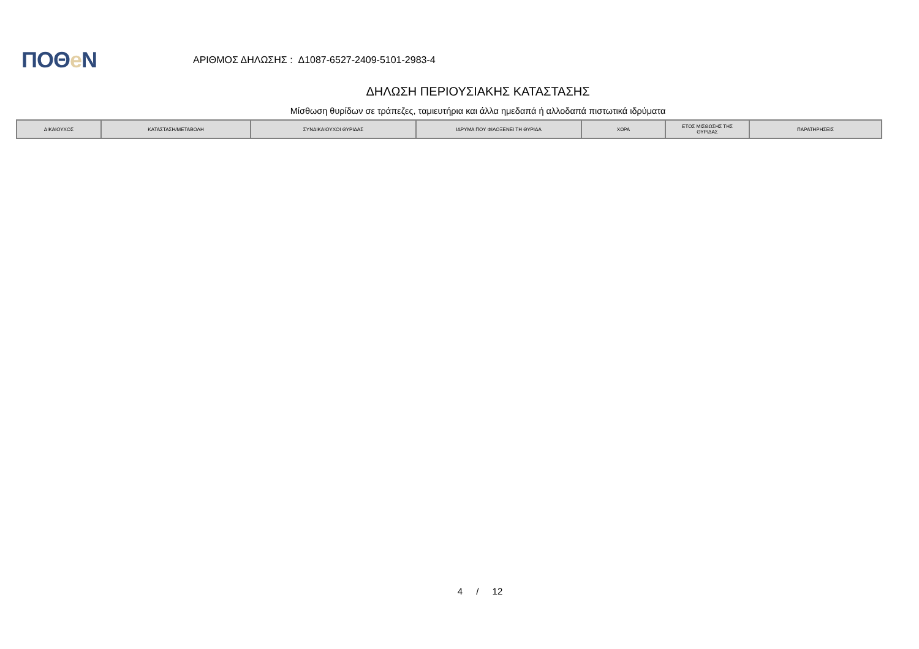ΠΟΘe Ν
ΑΡΙΘΜΟΣ ΔΗΛΩΣΗΣ : Δ1087-6527-2409-5101-2983-4
ΔΗΛΩΣΗ ΠΕΡΙΟΥΣΙΑΚΗΣ ΚΑΤΑΣΤΑΣΗΣ
Μίσθωση θυρίδων σε τράπεζες, ταμιευτήρια και άλλα ημεδαπά ή αλλοδαπά πιστωτικά ιδρύματα
| ΔΙΚΑΙΟΥΧΟΣ | ΚΑΤΑΣΤΑΣΗ/ΜΕΤΑΒΟΛΗ | ΣΥΝΔΙΚΑΙΟΥΧΟΙ ΘΥΡΙΔΑΣ | ΙΔΡΥΜΑ ΠΟΥ ΦΙΛΟΞΕΝΕΙ ΤΗ ΘΥΡΙΔΑ | ΧΩΡΑ | ΕΤΟΣ ΜΙΣΘΩΣΗΣ ΤΗΣ ΘΥΡΙΔΑΣ | ΠΑΡΑΤΗΡΗΣΕΙΣ |
| --- | --- | --- | --- | --- | --- | --- |
4 / 12